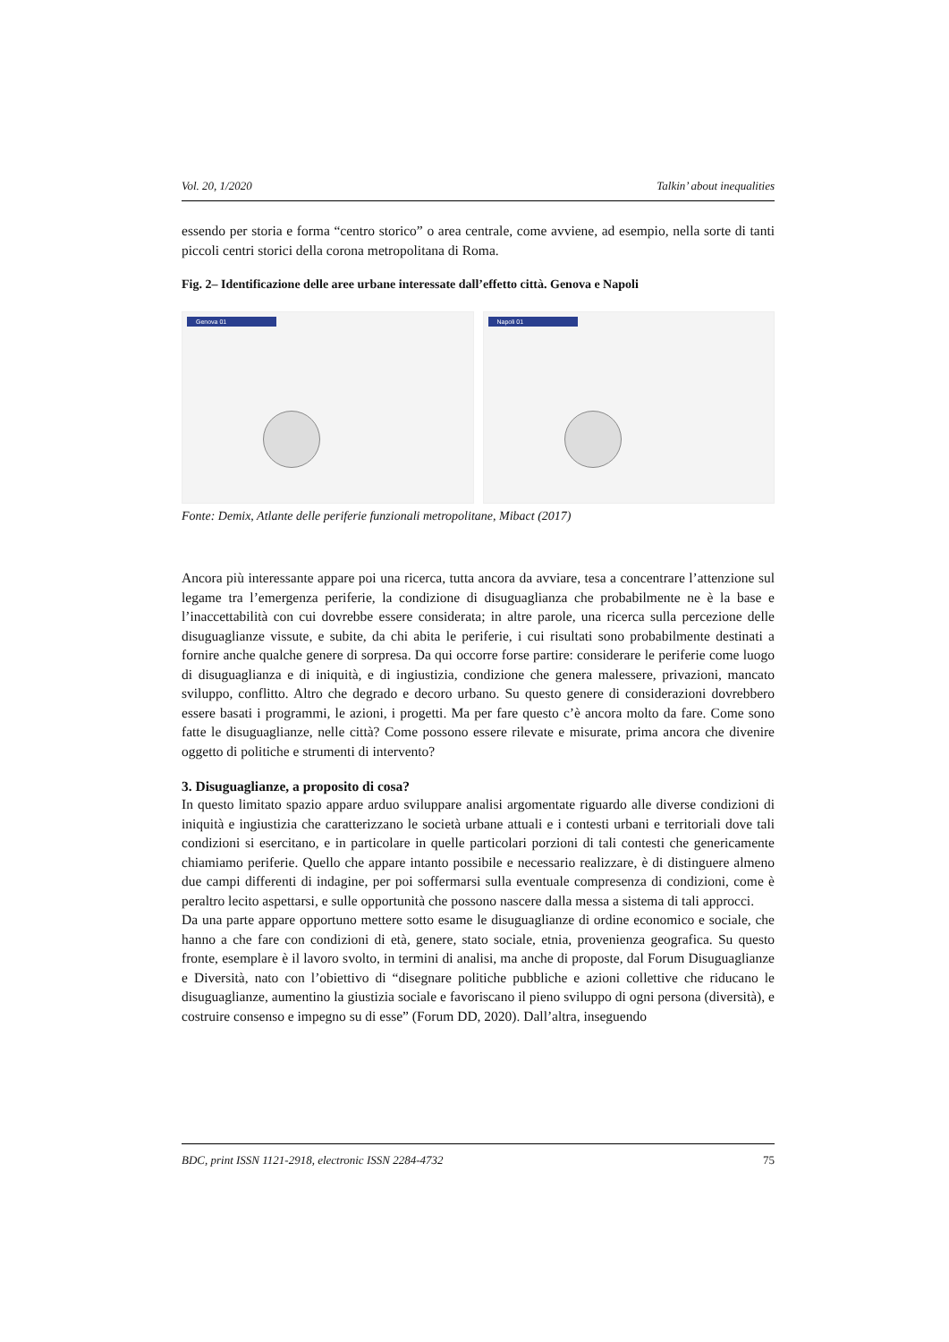Vol. 20, 1/2020 Talkin’ about inequalities
essendo per storia e forma “centro storico” o area centrale, come avviene, ad esempio, nella sorte di tanti piccoli centri storici della corona metropolitana di Roma.
Fig. 2– Identificazione delle aree urbane interessate dall’effetto città. Genova e Napoli
Genova 01 Napoli 01
Fonte: Demix, Atlante delle periferie funzionali metropolitane, Mibact (2017)
Ancora più interessante appare poi una ricerca, tutta ancora da avviare, tesa a concentrare l’attenzione sul legame tra l’emergenza periferie, la condizione di disuguaglianza che probabilmente ne è la base e l’inaccettabilità con cui dovrebbe essere considerata; in altre parole, una ricerca sulla percezione delle disuguaglianze vissute, e subite, da chi abita le periferie, i cui risultati sono probabilmente destinati a fornire anche qualche genere di sorpresa. Da qui occorre forse partire: considerare le periferie come luogo di disuguaglianza e di iniquità, e di ingiustizia, condizione che genera malessere, privazioni, mancato sviluppo, conflitto. Altro che degrado e decoro urbano. Su questo genere di considerazioni dovrebbero essere basati i programmi, le azioni, i progetti. Ma per fare questo c’è ancora molto da fare. Come sono fatte le disuguaglianze, nelle città? Come possono essere rilevate e misurate, prima ancora che divenire oggetto di politiche e strumenti di intervento?
3. Disuguaglianze, a proposito di cosa?
In questo limitato spazio appare arduo sviluppare analisi argomentate riguardo alle diverse condizioni di iniquità e ingiustizia che caratterizzano le società urbane attuali e i contesti urbani e territoriali dove tali condizioni si esercitano, e in particolare in quelle particolari porzioni di tali contesti che genericamente chiamiamo periferie. Quello che appare intanto possibile e necessario realizzare, è di distinguere almeno due campi differenti di indagine, per poi soffermarsi sulla eventuale compresenza di condizioni, come è peraltro lecito aspettarsi, e sulle opportunità che possono nascere dalla messa a sistema di tali approcci.
Da una parte appare opportuno mettere sotto esame le disuguaglianze di ordine economico e sociale, che hanno a che fare con condizioni di età, genere, stato sociale, etnia, provenienza geografica. Su questo fronte, esemplare è il lavoro svolto, in termini di analisi, ma anche di proposte, dal Forum Disuguaglianze e Diversità, nato con l’obiettivo di “disegnare politiche pubbliche e azioni collettive che riducano le disuguaglianze, aumentino la giustizia sociale e favoriscano il pieno sviluppo di ogni persona (diversità), e costruire consenso e impegno su di esse” (Forum DD, 2020). Dall’altra, inseguendo
BDC, print ISSN 1121-2918, electronic ISSN 2284-4732 75